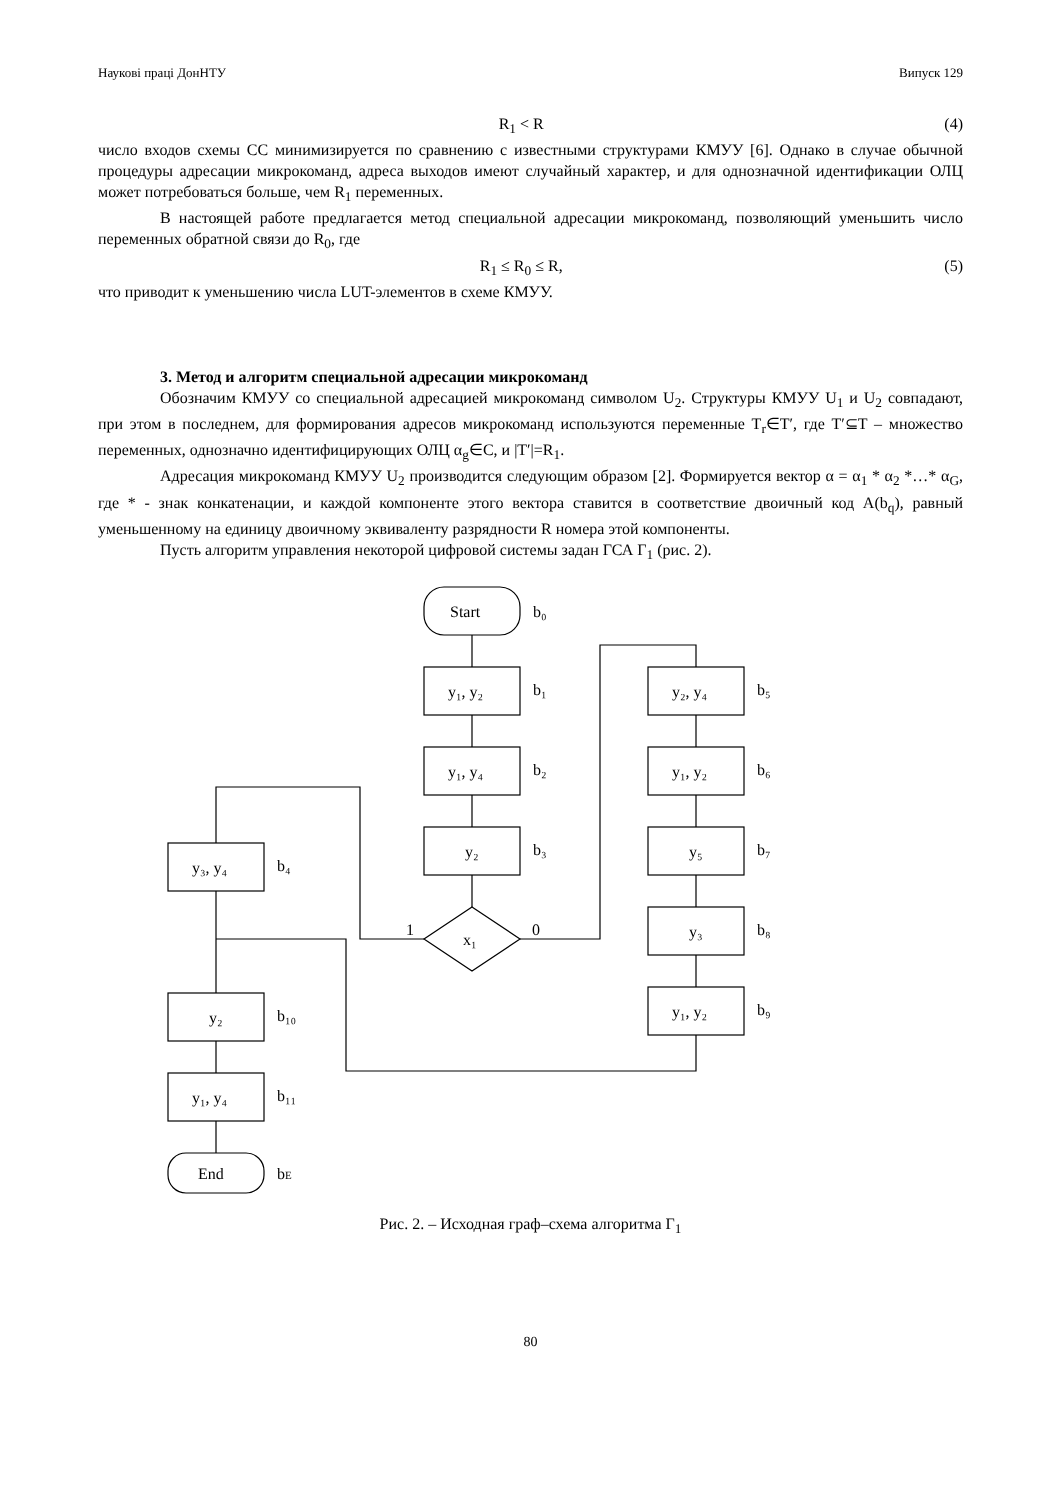Наукові праці ДонНТУ Випуск 129
R<sub>1</sub> < R (4)
число входов схемы СС минимизируется по сравнению с известными структурами КМУУ [6]. Однако в случае обычной процедуры адресации микрокоманд, адреса выходов имеют случайный характер, и для однозначной идентификации ОЛЦ может потребоваться больше, чем R<sub>1</sub> переменных.
В настоящей работе предлагается метод специальной адресации микрокоманд, позволяющий уменьшить число переменных обратной связи до R<sub>0</sub>, где
R<sub>1</sub> ≤ R<sub>0</sub> ≤ R, (5)
что приводит к уменьшению числа LUT-элементов в схеме КМУУ.
3. Метод и алгоритм специальной адресации микрокоманд
Обозначим КМУУ со специальной адресацией микрокоманд символом U<sub>2</sub>. Структуры КМУУ U<sub>1</sub> и U<sub>2</sub> совпадают, при этом в последнем, для формирования адресов микрокоманд используются переменные T<sub>r</sub>∈T′, где T′⊆T – множество переменных, однозначно идентифицирующих ОЛЦ α<sub>g</sub>∈C, и |T′|=R<sub>1</sub>.
Адресация микрокоманд КМУУ U<sub>2</sub> производится следующим образом [2]. Формируется вектор α = α<sub>1</sub> * α<sub>2</sub> *…* α<sub>G</sub>, где * - знак конкатенации, и каждой компоненте этого вектора ставится в соответствие двоичный код A(b<sub>q</sub>), равный уменьшенному на единицу двоичному эквиваленту разрядности R номера этой компоненты.
Пусть алгоритм управления некоторой цифровой системы задан ГСА Г<sub>1</sub> (рис. 2).
Start
b₀
y₁, y₂
b₁
y₁, y₄
b₂
y₂
b₃
x₁
1
0
y₂, y₄
b₅
y₁, y₂
b₆
y₅
b₇
y₃
b₈
y₁, y₂
b₉
y₃, y₄
b₄
y₂
b₁₀
y₁, y₄
b₁₁
End
bE
Рис. 2. – Исходная граф–схема алгоритма Г<sub>1</sub>
80